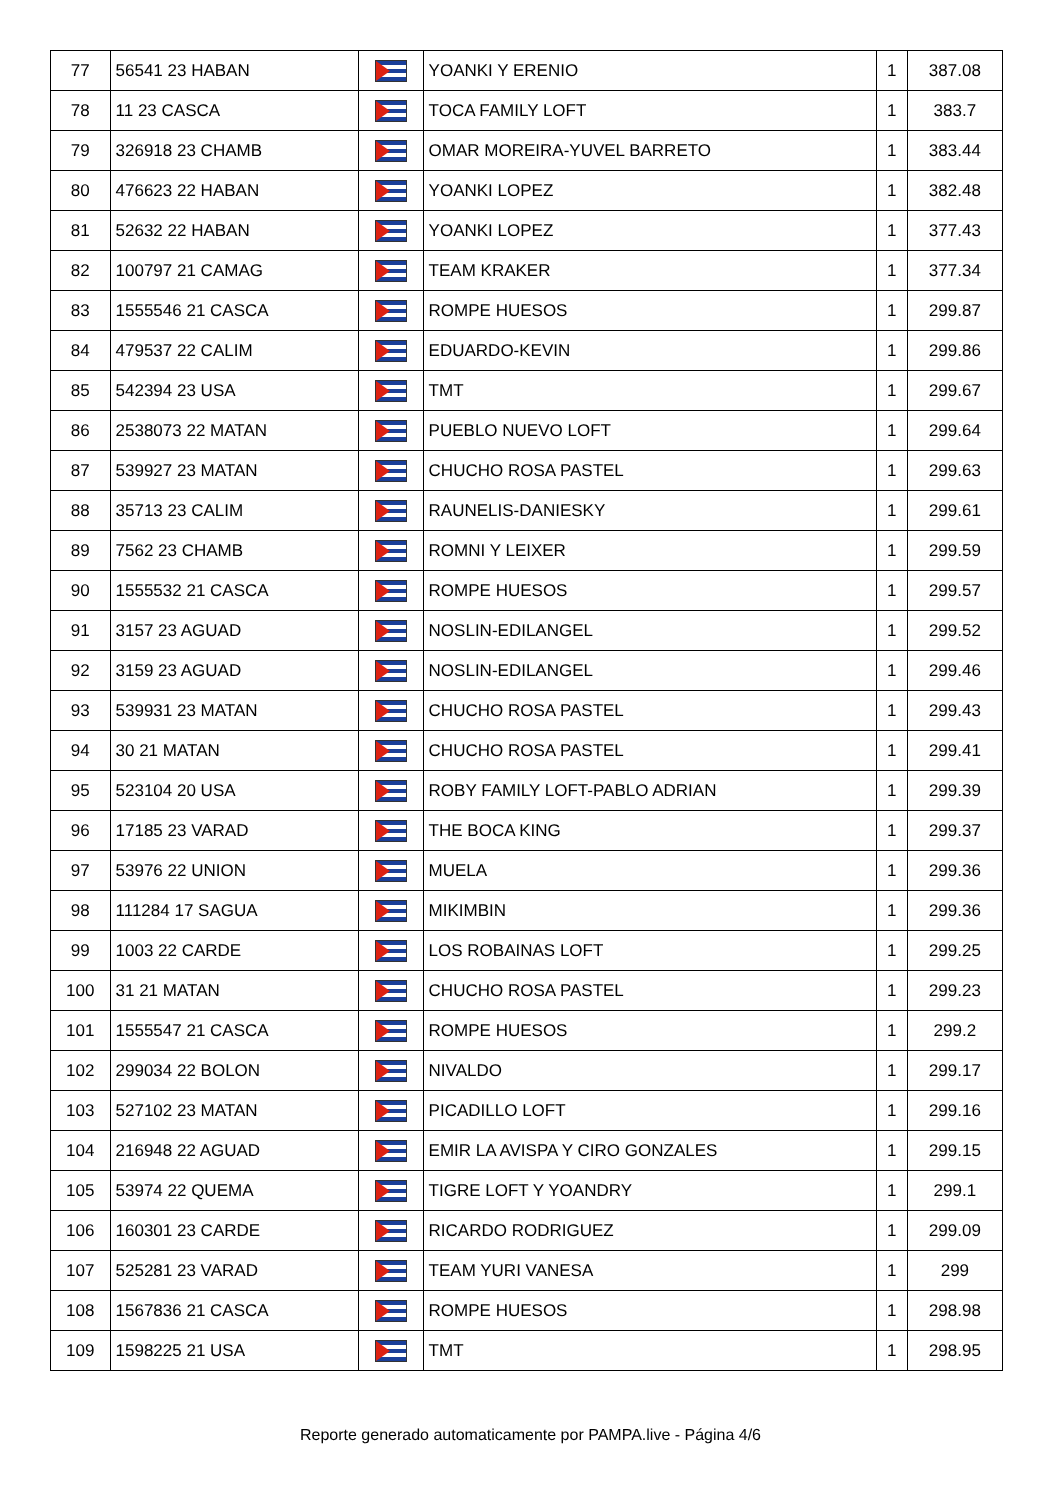| 77 | 56541 23 HABAN | | YOANKI Y ERENIO | 1 | 387.08 |
| 78 | 11 23 CASCA | | TOCA FAMILY LOFT | 1 | 383.7 |
| 79 | 326918 23 CHAMB | | OMAR MOREIRA-YUVEL BARRETO | 1 | 383.44 |
| 80 | 476623 22 HABAN | | YOANKI LOPEZ | 1 | 382.48 |
| 81 | 52632 22 HABAN | | YOANKI LOPEZ | 1 | 377.43 |
| 82 | 100797 21 CAMAG | | TEAM KRAKER | 1 | 377.34 |
| 83 | 1555546 21 CASCA | | ROMPE HUESOS | 1 | 299.87 |
| 84 | 479537 22 CALIM | | EDUARDO-KEVIN | 1 | 299.86 |
| 85 | 542394 23 USA | | TMT | 1 | 299.67 |
| 86 | 2538073 22 MATAN | | PUEBLO NUEVO LOFT | 1 | 299.64 |
| 87 | 539927 23 MATAN | | CHUCHO ROSA PASTEL | 1 | 299.63 |
| 88 | 35713 23 CALIM | | RAUNELIS-DANIESKY | 1 | 299.61 |
| 89 | 7562 23 CHAMB | | ROMNI Y LEIXER | 1 | 299.59 |
| 90 | 1555532 21 CASCA | | ROMPE HUESOS | 1 | 299.57 |
| 91 | 3157 23 AGUAD | | NOSLIN-EDILANGEL | 1 | 299.52 |
| 92 | 3159 23 AGUAD | | NOSLIN-EDILANGEL | 1 | 299.46 |
| 93 | 539931 23 MATAN | | CHUCHO ROSA PASTEL | 1 | 299.43 |
| 94 | 30 21 MATAN | | CHUCHO ROSA PASTEL | 1 | 299.41 |
| 95 | 523104 20 USA | | ROBY FAMILY LOFT-PABLO ADRIAN | 1 | 299.39 |
| 96 | 17185 23 VARAD | | THE BOCA KING | 1 | 299.37 |
| 97 | 53976 22 UNION | | MUELA | 1 | 299.36 |
| 98 | 111284 17 SAGUA | | MIKIMBIN | 1 | 299.36 |
| 99 | 1003 22 CARDE | | LOS ROBAINAS LOFT | 1 | 299.25 |
| 100 | 31 21 MATAN | | CHUCHO ROSA PASTEL | 1 | 299.23 |
| 101 | 1555547 21 CASCA | | ROMPE HUESOS | 1 | 299.2 |
| 102 | 299034 22 BOLON | | NIVALDO | 1 | 299.17 |
| 103 | 527102 23 MATAN | | PICADILLO LOFT | 1 | 299.16 |
| 104 | 216948 22 AGUAD | | EMIR LA AVISPA Y CIRO GONZALES | 1 | 299.15 |
| 105 | 53974 22 QUEMA | | TIGRE LOFT Y YOANDRY | 1 | 299.1 |
| 106 | 160301 23 CARDE | | RICARDO RODRIGUEZ | 1 | 299.09 |
| 107 | 525281 23 VARAD | | TEAM YURI VANESA | 1 | 299 |
| 108 | 1567836 21 CASCA | | ROMPE HUESOS | 1 | 298.98 |
| 109 | 1598225 21 USA | | TMT | 1 | 298.95 |
Reporte generado automaticamente por PAMPA.live - Página 4/6